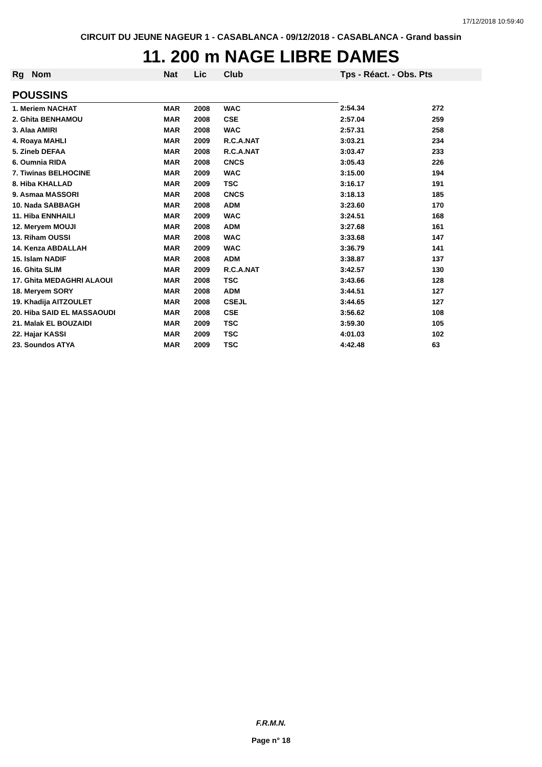17/12/2018 10:59:40
CIRCUIT DU JEUNE NAGEUR 1 - CASABLANCA - 09/12/2018 - CASABLANCA - Grand bassin
11. 200 m NAGE LIBRE DAMES
| Rg | Nom | Nat | Lic | Club | Tps - Réact. - Obs. Pts | |
| --- | --- | --- | --- | --- | --- | --- |
| POUSSINS | | | | | | |
| 1. Meriem NACHAT | | MAR | 2008 | WAC | 2:54.34 | 272 |
| 2. Ghita BENHAMOU | | MAR | 2008 | CSE | 2:57.04 | 259 |
| 3. Alaa AMIRI | | MAR | 2008 | WAC | 2:57.31 | 258 |
| 4. Roaya MAHLI | | MAR | 2009 | R.C.A.NAT | 3:03.21 | 234 |
| 5. Zineb DEFAA | | MAR | 2008 | R.C.A.NAT | 3:03.47 | 233 |
| 6. Oumnia RIDA | | MAR | 2008 | CNCS | 3:05.43 | 226 |
| 7. Tiwinas BELHOCINE | | MAR | 2009 | WAC | 3:15.00 | 194 |
| 8. Hiba KHALLAD | | MAR | 2009 | TSC | 3:16.17 | 191 |
| 9. Asmaa MASSORI | | MAR | 2008 | CNCS | 3:18.13 | 185 |
| 10. Nada SABBAGH | | MAR | 2008 | ADM | 3:23.60 | 170 |
| 11. Hiba ENNHAILI | | MAR | 2009 | WAC | 3:24.51 | 168 |
| 12. Meryem MOUJI | | MAR | 2008 | ADM | 3:27.68 | 161 |
| 13. Riham OUSSI | | MAR | 2008 | WAC | 3:33.68 | 147 |
| 14. Kenza ABDALLAH | | MAR | 2009 | WAC | 3:36.79 | 141 |
| 15. Islam NADIF | | MAR | 2008 | ADM | 3:38.87 | 137 |
| 16. Ghita SLIM | | MAR | 2009 | R.C.A.NAT | 3:42.57 | 130 |
| 17. Ghita MEDAGHRI ALAOUI | | MAR | 2008 | TSC | 3:43.66 | 128 |
| 18. Meryem SORY | | MAR | 2008 | ADM | 3:44.51 | 127 |
| 19. Khadija AITZOULET | | MAR | 2008 | CSEJL | 3:44.65 | 127 |
| 20. Hiba SAID EL MASSAOUDI | | MAR | 2008 | CSE | 3:56.62 | 108 |
| 21. Malak EL BOUZAIDI | | MAR | 2009 | TSC | 3:59.30 | 105 |
| 22. Hajar KASSI | | MAR | 2009 | TSC | 4:01.03 | 102 |
| 23. Soundos ATYA | | MAR | 2009 | TSC | 4:42.48 | 63 |
F.R.M.N.
Page n° 18